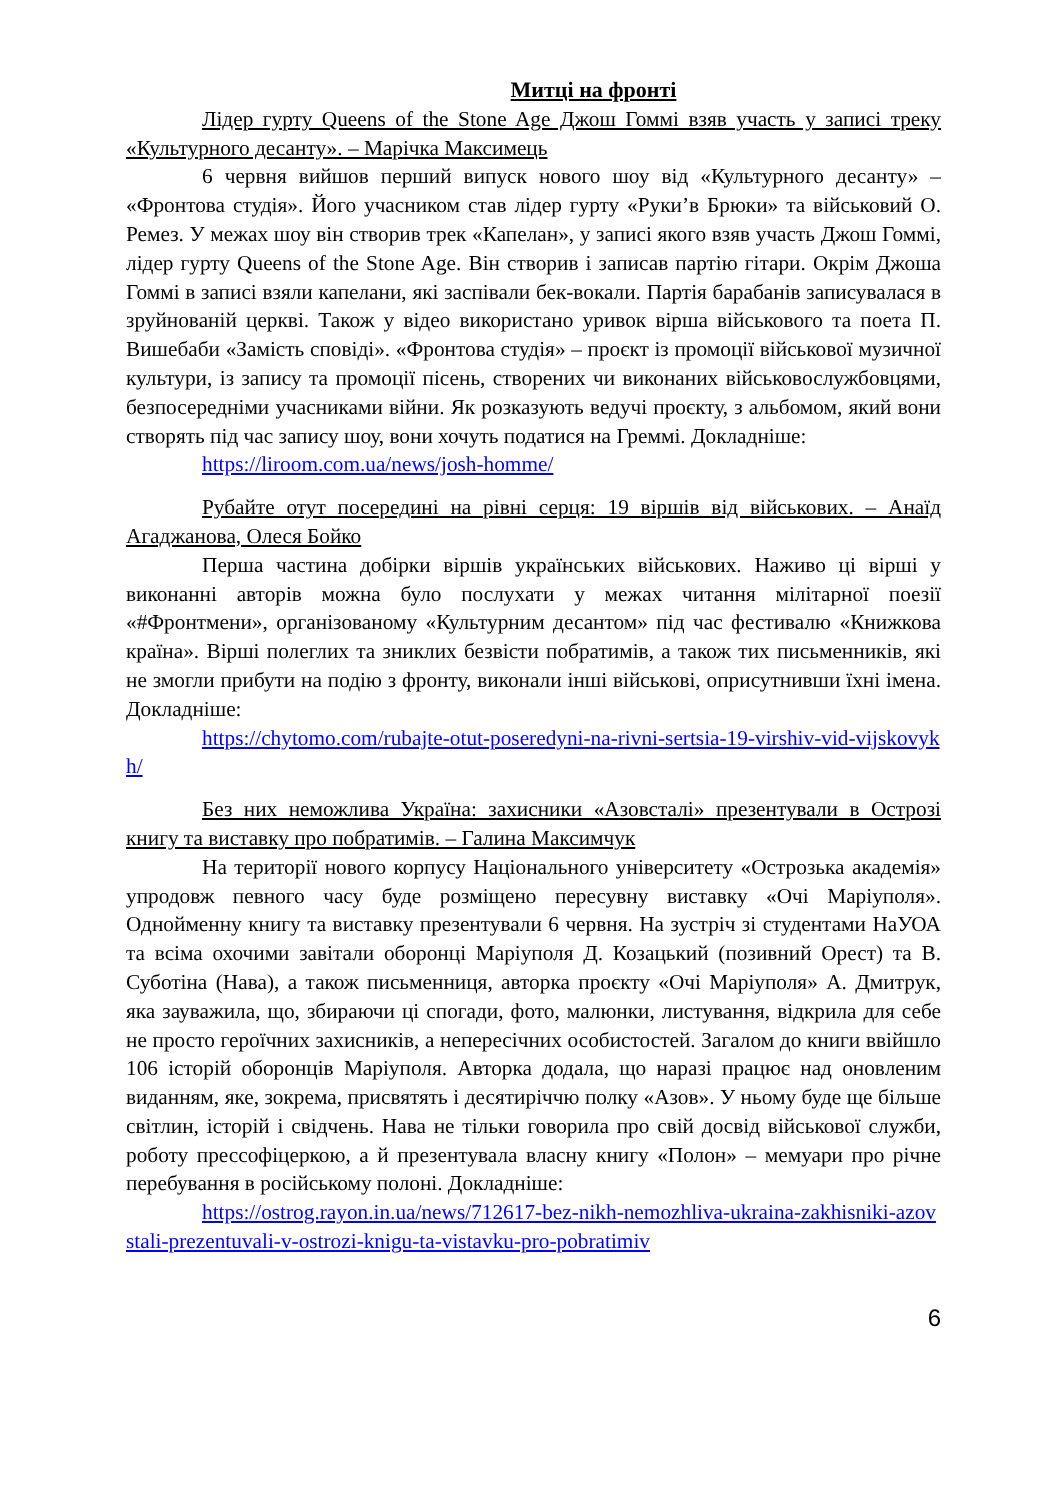Митці на фронті
Лідер гурту Queens of the Stone Age Джош Гоммі взяв участь у записі треку «Культурного десанту». – Марічка Максимець
6 червня вийшов перший випуск нового шоу від «Культурного десанту» – «Фронтова студія». Його учасником став лідер гурту «Руки’в Брюки» та військовий О. Ремез. У межах шоу він створив трек «Капелан», у записі якого взяв участь Джош Гоммі, лідер гурту Queens of the Stone Age. Він створив і записав партію гітари. Окрім Джоша Гоммі в записі взяли капелани, які заспівали бек-вокали. Партія барабанів записувалася в зруйнованій церкві. Також у відео використано уривок вірша військового та поета П. Вишебаби «Замість сповіді». «Фронтова студія» – проєкт із промоції військової музичної культури, із запису та промоції пісень, створених чи виконаних військовослужбовцями, безпосередніми учасниками війни. Як розказують ведучі проєкту, з альбомом, який вони створять під час запису шоу, вони хочуть податися на Греммі. Докладніше:
https://liroom.com.ua/news/josh-homme/
Рубайте отут посередині на рівні серця: 19 віршів від військових. – Анаїд Агаджанова, Олеся Бойко
Перша частина добірки віршів українських військових. Наживо ці вірші у виконанні авторів можна було послухати у межах читання мілітарної поезії «#Фронтмени», організованому «Культурним десантом» під час фестивалю «Книжкова країна». Вірші полеглих та зниклих безвісти побратимів, а також тих письменників, які не змогли прибути на подію з фронту, виконали інші військові, оприсутнивши їхні імена. Докладніше:
https://chytomo.com/rubajte-otut-poseredyni-na-rivni-sertsia-19-virshiv-vid-vijskovykh/
Без них неможлива Україна: захисники «Азовсталі» презентували в Острозі книгу та виставку про побратимів. – Галина Максимчук
На території нового корпусу Національного університету «Острозька академія» упродовж певного часу буде розміщено пересувну виставку «Очі Маріуполя». Однойменну книгу та виставку презентували 6 червня. На зустріч зі студентами НаУОА та всіма охочими завітали оборонці Маріуполя Д. Козацький (позивний Орест) та В. Суботіна (Нава), а також письменниця, авторка проєкту «Очі Маріуполя» А. Дмитрук, яка зауважила, що, збираючи ці спогади, фото, малюнки, листування, відкрила для себе не просто героїчних захисників, а непересічних особистостей. Загалом до книги ввійшло 106 історій оборонців Маріуполя. Авторка додала, що наразі працює над оновленим виданням, яке, зокрема, присвятять і десятиріччю полку «Азов». У ньому буде ще більше світлин, історій і свідчень. Нава не тільки говорила про свій досвід військової служби, роботу прессофіцеркою, а й презентувала власну книгу «Полон» – мемуари про річне перебування в російському полоні. Докладніше:
https://ostrog.rayon.in.ua/news/712617-bez-nikh-nemozhliva-ukraina-zakhisniki-azovstali-prezentuvali-v-ostrozi-knigu-ta-vistavku-pro-pobratimiv
6